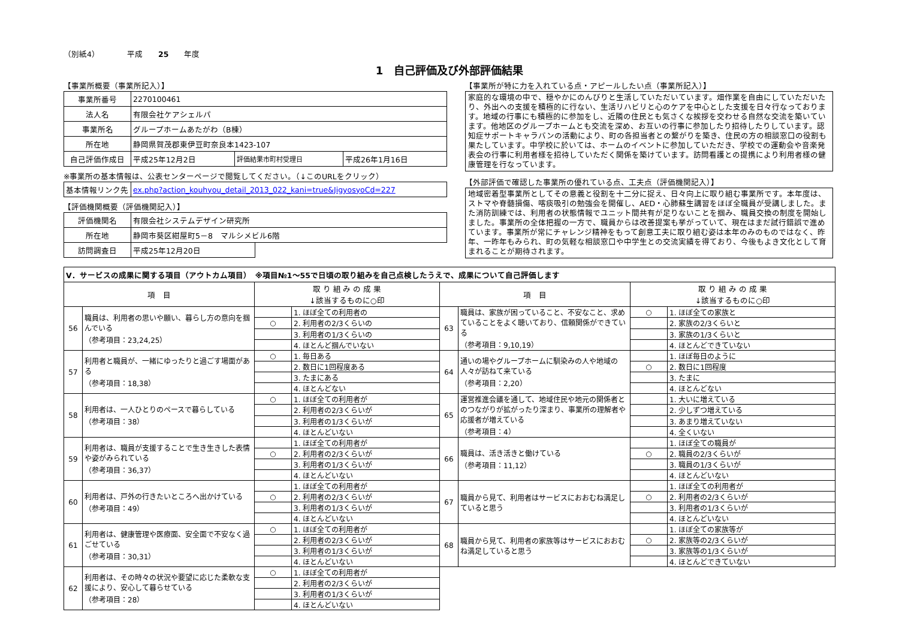（別紙4）　　　　平成　　25　　年度
1　自己評価及び外部評価結果
【事業所概要（事業所記入）】
| 事業所番号 | 2270100461 | | |
| 法人名 | 有限会社ケアシェルパ | | |
| 事業所名 | グループホームあたがわ（B棟） | | |
| 所在地 | 静岡県賀茂郡東伊豆町奈良本1423-107 | | |
| 自己評価作成日 | 平成25年12月2日 | 評価結果市町村受理日 | 平成26年1月16日 |
※事業所の基本情報は、公表センターページで閲覧してください。（↓このURLをクリック）
| 基本情報リンク先 | ex.php?action_kouhyou_detail_2013_022_kani=true&JigyosyoCd=227 |
【評価機関概要（評価機関記入）】
| 評価機関名 | 有限会社システムデザイン研究所 | |
| 所在地 | 静岡市葵区紺屋町5－8 マルシメビル6階 | |
| 訪問調査日 | 平成25年12月20日 | |
【事業所が特に力を入れている点・アピールしたい点（事業所記入）】
家庭的な環境の中で、穏やかにのんびりと生活していただいています。畑作業を自由にしていただいたり、外出への支援を積極的に行ない、生活リハビリと心のケアを中心とした支援を日々行なっております。地域の行事にも積極的に参加をし、近隣の住民とも気さくな挨拶を交わせる自然な交流を築いています。他地区のグループホームとも交流を深め、お互いの行事に参加したり招待したりしています。認知症サポートキャラバンの活動により、町の各担当者との繋がりを築き、住民の方の相談窓口の役割も果たしています。中学校に於いては、ホームのイベントに参加していただき、学校での運動会や音楽発表会の行事に利用者様を招待していただく関係を築けています。訪問看護との提携により利用者様の健康管理を行なっています。
【外部評価で確認した事業所の優れている点、工夫点（評価機関記入）】
地域密着型事業所としてその意義と役割を十二分に捉え、日々向上に取り組む事業所です。本年度は、ストマや脊髄損傷、喀痰吸引の勉強会を開催し、AED・心肺蘇生講習をほぼ全職員が受講しました。また消防訓練では、利用者の状態情報でユニット間共有が足りないことを掴み、職員交換の制度を開始しました。事業所の全体把握の一方で、職員からは改善提案も挙がっていて、現在はまだ試行錯誤で進めています。事業所が常にチャレンジ精神をもって創意工夫に取り組む姿は本年のみのものではなく、昨年、一昨年もみられ、町の気軽な相談窓口や中学生との交流実績を得ており、今後もよき文化として育まれることが期待されます。
| Ⅴ．サービスの成果に関する項目（アウトカム項目） ※項目№1～55で日頃の取り組みを自己点検したうえで、成果について自己評価します | | | | | | | |
| --- | --- | --- | --- | --- | --- | --- | --- |
| 項 目 | | 取 り 組 み の 成 果 ↓該当するものに○印 | | 項 目 | | 取 り 組 み の 成 果 ↓該当するものに○印 | |
| 56 | 職員は、利用者の思いや願い、暮らし方の意向を掴んでいる （参考項目：23,24,25） | | 1. ほぼ全ての利用者の | 63 | 職員は、家族が困っていること、不安なこと、求めていることをよく聴いており、信頼関係ができている （参考項目：9,10,19） | ○ | 1. ほぼ全ての家族と |
| | | ○ | 2. 利用者の2/3くらいの | | | | 2. 家族の2/3くらいと |
| | | | 3. 利用者の1/3くらいの | | | | 3. 家族の1/3くらいと |
| | | | 4. ほとんど掴んでいない | | | | 4. ほとんどできていない |
| 57 | 利用者と職員が、一緒にゆったりと過ごす場面がある （参考項目：18,38） | ○ | 1. 毎日ある | 64 | 通いの場やグループホームに馴染みの人や地域の人々が訪ねて来ている （参考項目：2,20） | | 1. ほぼ毎日のように |
| | | | 2. 数日に1回程度ある | | | ○ | 2. 数日に1回程度 |
| | | | 3. たまにある | | | | 3. たまに |
| | | | 4. ほとんどない | | | | 4. ほとんどない |
| 58 | 利用者は、一人ひとりのペースで暮らしている （参考項目：38） | ○ | 1. ほぼ全ての利用者が | 65 | 運営推進会議を通して、地域住民や地元の関係者とのつながりが拡がったり深まり、事業所の理解者や応援者が増えている （参考項目：4） | | 1. 大いに増えている |
| | | | 2. 利用者の2/3くらいが | | | | 2. 少しずつ増えている |
| | | | 3. 利用者の1/3くらいが | | | | 3. あまり増えていない |
| | | | 4. ほとんどいない | | | | 4. 全くいない |
| 59 | 利用者は、職員が支援することで生き生きした表情や姿がみられている （参考項目：36,37） | | 1. ほぼ全ての利用者が | 66 | 職員は、活き活きと働けている （参考項目：11,12） | | 1. ほぼ全ての職員が |
| | | ○ | 2. 利用者の2/3くらいが | | | ○ | 2. 職員の2/3くらいが |
| | | | 3. 利用者の1/3くらいが | | | | 3. 職員の1/3くらいが |
| | | | 4. ほとんどいない | | | | 4. ほとんどいない |
| 60 | 利用者は、戸外の行きたいところへ出かけている （参考項目：49） | | 1. ほぼ全ての利用者が | 67 | 職員から見て、利用者はサービスにおおむね満足していると思う | | 1. ほぼ全ての利用者が |
| | | ○ | 2. 利用者の2/3くらいが | | | ○ | 2. 利用者の2/3くらいが |
| | | | 3. 利用者の1/3くらいが | | | | 3. 利用者の1/3くらいが |
| | | | 4. ほとんどいない | | | | 4. ほとんどいない |
| 61 | 利用者は、健康管理や医療面、安全面で不安なく過ごせている （参考項目：30,31） | ○ | 1. ほぼ全ての利用者が | 68 | 職員から見て、利用者の家族等はサービスにおおむね満足していると思う | | 1. ほぼ全ての家族等が |
| | | | 2. 利用者の2/3くらいが | | | ○ | 2. 家族等の2/3くらいが |
| | | | 3. 利用者の1/3くらいが | | | | 3. 家族等の1/3くらいが |
| | | | 4. ほとんどいない | | | | 4. ほとんどできていない |
| 62 | 利用者は、その時々の状況や要望に応じた柔軟な支援により、安心して暮らせている （参考項目：28） | ○ | 1. ほぼ全ての利用者が | | | | |
| | | | 2. 利用者の2/3くらいが | | | | |
| | | | 3. 利用者の1/3くらいが | | | | |
| | | | 4. ほとんどいない | | | | |